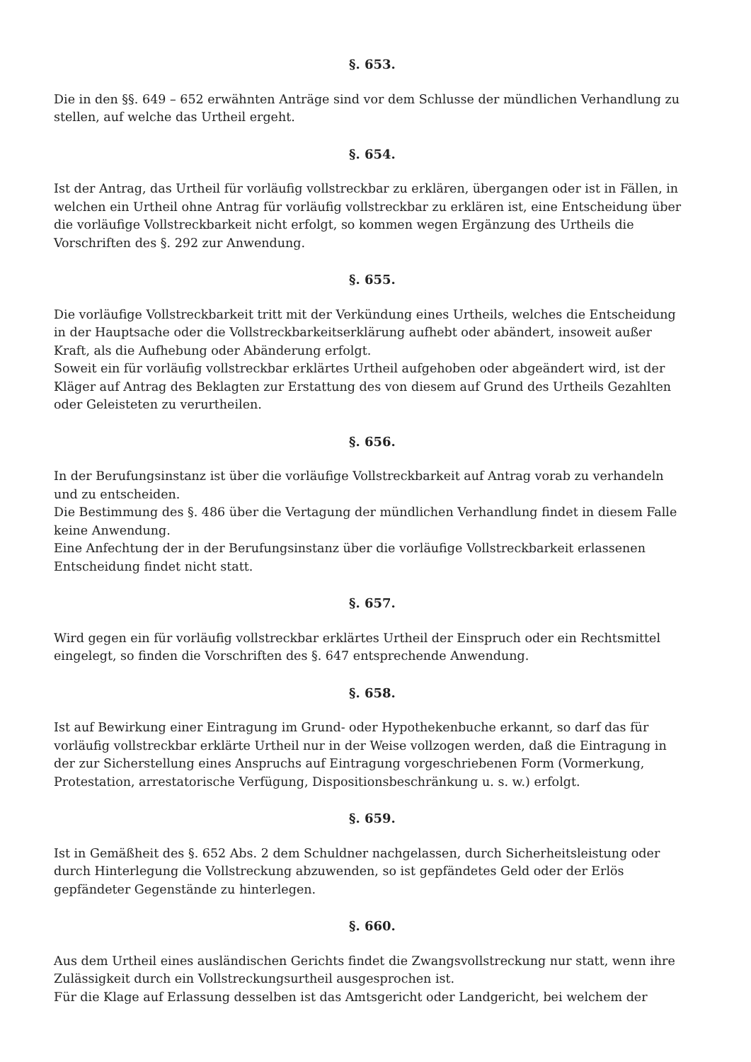§. 653.
Die in den §§. 649 – 652 erwähnten Anträge sind vor dem Schlusse der mündlichen Verhandlung zu stellen, auf welche das Urtheil ergeht.
§. 654.
Ist der Antrag, das Urtheil für vorläufig vollstreckbar zu erklären, übergangen oder ist in Fällen, in welchen ein Urtheil ohne Antrag für vorläufig vollstreckbar zu erklären ist, eine Entscheidung über die vorläufige Vollstreckbarkeit nicht erfolgt, so kommen wegen Ergänzung des Urtheils die Vorschriften des §. 292 zur Anwendung.
§. 655.
Die vorläufige Vollstreckbarkeit tritt mit der Verkündung eines Urtheils, welches die Entscheidung in der Hauptsache oder die Vollstreckbarkeitserklärung aufhebt oder abändert, insoweit außer Kraft, als die Aufhebung oder Abänderung erfolgt.
Soweit ein für vorläufig vollstreckbar erklärtes Urtheil aufgehoben oder abgeändert wird, ist der Kläger auf Antrag des Beklagten zur Erstattung des von diesem auf Grund des Urtheils Gezahlten oder Geleisteten zu verurtheilen.
§. 656.
In der Berufungsinstanz ist über die vorläufige Vollstreckbarkeit auf Antrag vorab zu verhandeln und zu entscheiden.
Die Bestimmung des §. 486 über die Vertagung der mündlichen Verhandlung findet in diesem Falle keine Anwendung.
Eine Anfechtung der in der Berufungsinstanz über die vorläufige Vollstreckbarkeit erlassenen Entscheidung findet nicht statt.
§. 657.
Wird gegen ein für vorläufig vollstreckbar erklärtes Urtheil der Einspruch oder ein Rechtsmittel eingelegt, so finden die Vorschriften des §. 647 entsprechende Anwendung.
§. 658.
Ist auf Bewirkung einer Eintragung im Grund- oder Hypothekenbuche erkannt, so darf das für vorläufig vollstreckbar erklärte Urtheil nur in der Weise vollzogen werden, daß die Eintragung in der zur Sicherstellung eines Anspruchs auf Eintragung vorgeschriebenen Form (Vormerkung, Protestation, arrestatorische Verfügung, Dispositionsbeschränkung u. s. w.) erfolgt.
§. 659.
Ist in Gemäßheit des §. 652 Abs. 2 dem Schuldner nachgelassen, durch Sicherheitsleistung oder durch Hinterlegung die Vollstreckung abzuwenden, so ist gepfändetes Geld oder der Erlös gepfändeter Gegenstände zu hinterlegen.
§. 660.
Aus dem Urtheil eines ausländischen Gerichts findet die Zwangsvollstreckung nur statt, wenn ihre Zulässigkeit durch ein Vollstreckungsurtheil ausgesprochen ist.
Für die Klage auf Erlassung desselben ist das Amtsgericht oder Landgericht, bei welchem der